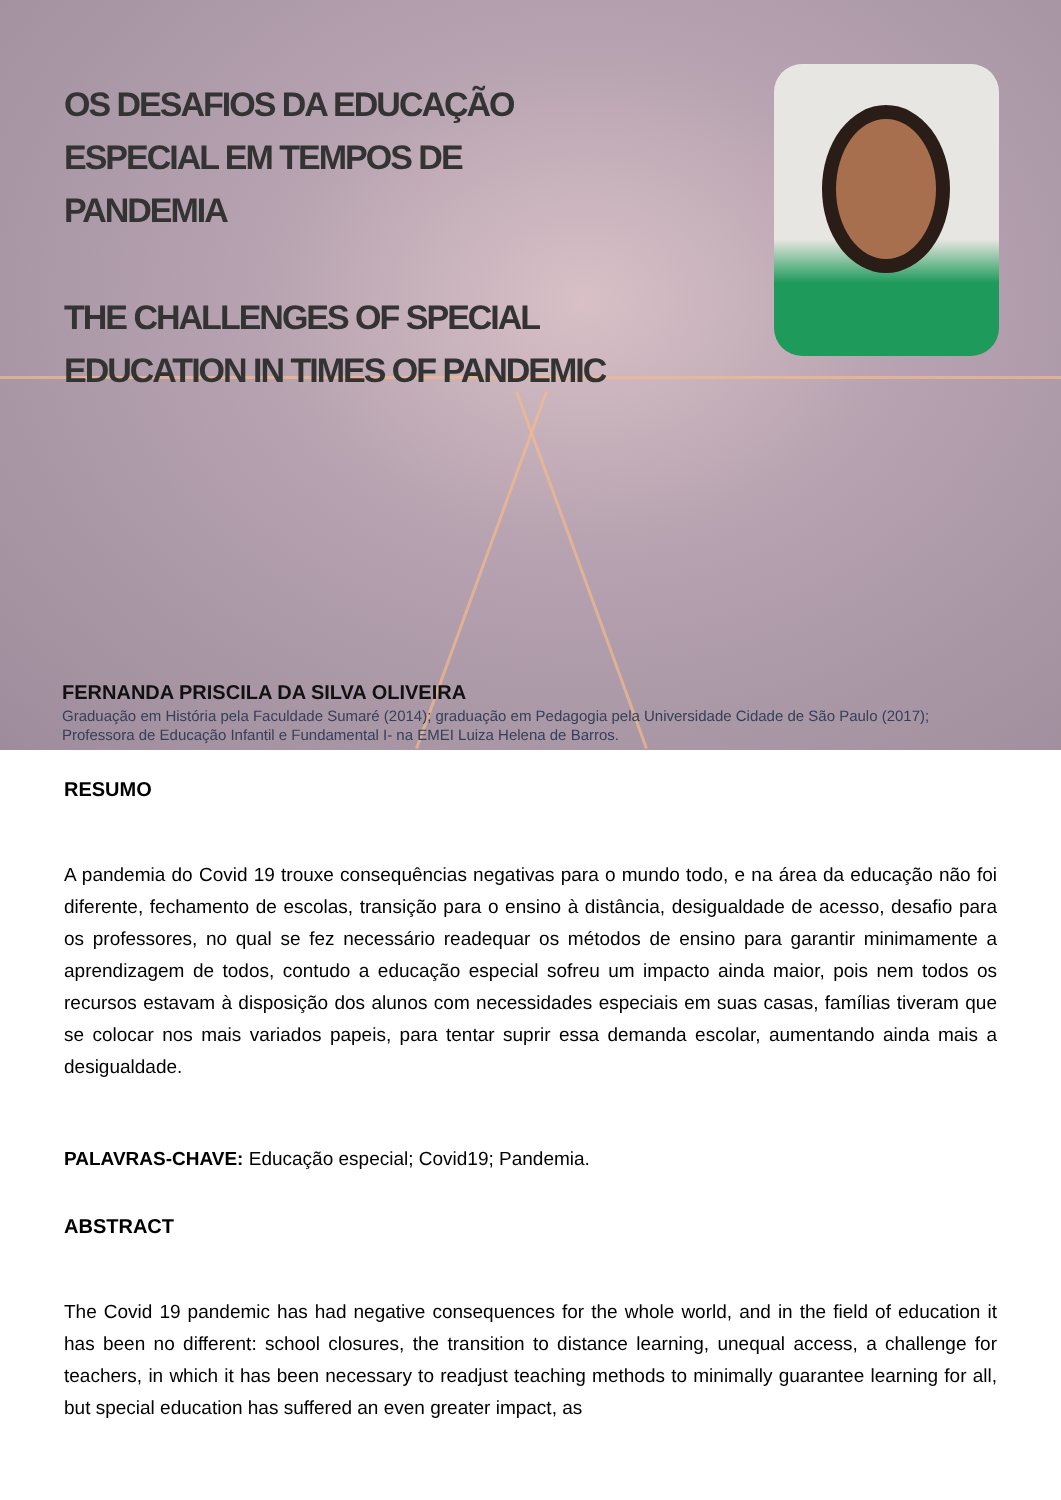OS DESAFIOS DA EDUCAÇÃO
ESPECIAL EM TEMPOS DE
PANDEMIA
THE CHALLENGES OF SPECIAL
EDUCATION IN TIMES OF PANDEMIC
FERNANDA PRISCILA DA SILVA OLIVEIRA
Graduação em História pela Faculdade Sumaré (2014); graduação em Pedagogia pela Universidade Cidade de São Paulo (2017); Professora de Educação Infantil e Fundamental I- na EMEI Luiza Helena de Barros.
RESUMO
A pandemia do Covid 19 trouxe consequências negativas para o mundo todo, e na área da educação não foi diferente, fechamento de escolas, transição para o ensino à distância, desigualdade de acesso, desafio para os professores, no qual se fez necessário readequar os métodos de ensino para garantir minimamente a aprendizagem de todos, contudo a educação especial sofreu um impacto ainda maior, pois nem todos os recursos estavam à disposição dos alunos com necessidades especiais em suas casas, famílias tiveram que se colocar nos mais variados papeis, para tentar suprir essa demanda escolar, aumentando ainda mais a desigualdade.
PALAVRAS-CHAVE: Educação especial; Covid19; Pandemia.
ABSTRACT
The Covid 19 pandemic has had negative consequences for the whole world, and in the field of education it has been no different: school closures, the transition to distance learning, unequal access, a challenge for teachers, in which it has been necessary to readjust teaching methods to minimally guarantee learning for all, but special education has suffered an even greater impact, as